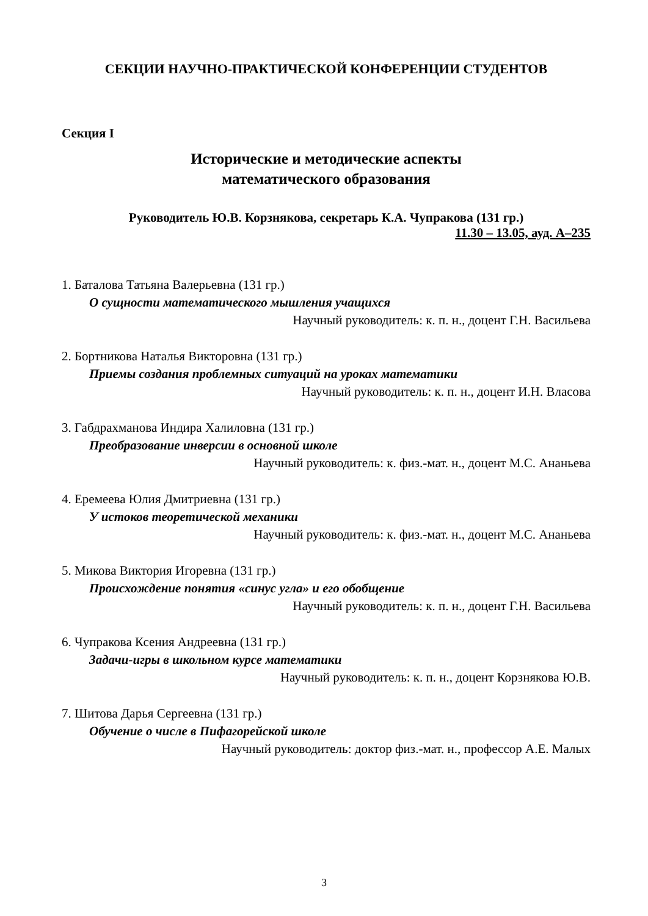СЕКЦИИ НАУЧНО-ПРАКТИЧЕСКОЙ КОНФЕРЕНЦИИ СТУДЕНТОВ
Секция I
Исторические и методические аспекты
математического образования
Руководитель Ю.В. Корзнякова, секретарь К.А. Чупракова (131 гр.)
11.30 – 13.05, ауд. А–235
1. Баталова Татьяна Валерьевна (131 гр.)
О сущности математического мышления учащихся
Научный руководитель: к. п. н., доцент Г.Н. Васильева
2. Бортникова Наталья Викторовна (131 гр.)
Приемы создания проблемных ситуаций на уроках математики
Научный руководитель: к. п. н., доцент И.Н. Власова
3. Габдрахманова Индира Халиловна (131 гр.)
Преобразование инверсии в основной школе
Научный руководитель: к. физ.-мат. н., доцент М.С. Ананьева
4. Еремеева Юлия Дмитриевна (131 гр.)
У истоков теоретической механики
Научный руководитель: к. физ.-мат. н., доцент М.С. Ананьева
5. Микова Виктория Игоревна (131 гр.)
Происхождение понятия «синус угла» и его обобщение
Научный руководитель: к. п. н., доцент Г.Н. Васильева
6. Чупракова Ксения Андреевна (131 гр.)
Задачи-игры в школьном курсе математики
Научный руководитель: к. п. н., доцент Корзнякова Ю.В.
7. Шитова Дарья Сергеевна (131 гр.)
Обучение о числе в Пифагорейской школе
Научный руководитель: доктор физ.-мат. н., профессор А.Е. Малых
3